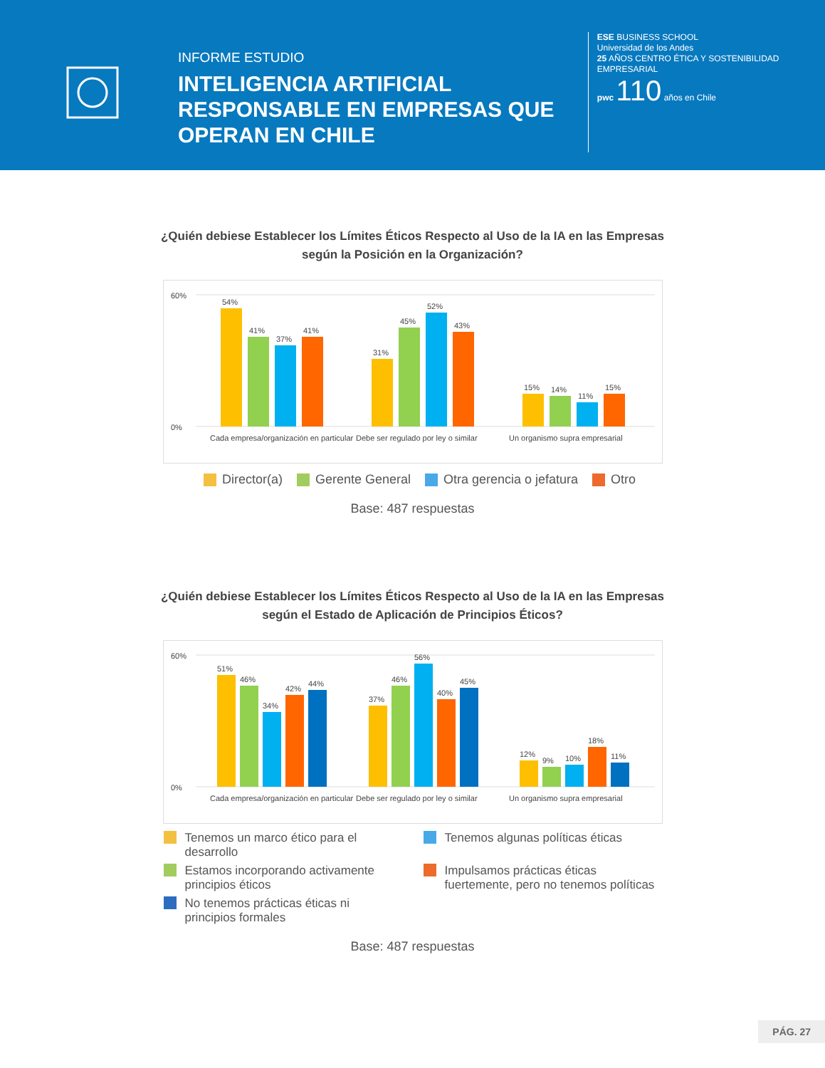INFORME ESTUDIO
INTELIGENCIA ARTIFICIAL RESPONSABLE EN EMPRESAS QUE OPERAN EN CHILE
ESE BUSINESS SCHOOL
Universidad de los Andes
25 AÑOS CENTRO ÉTICA Y SOSTENIBILIDAD EMPRESARIAL
pwc 110 años en Chile
¿Quién debiese Establecer los Límites Éticos Respecto al Uso de la IA en las Empresas
según la Posición en la Organización?
60%
0%
54%
41%
37%
41%
31%
45%
52%
43%
15%
14%
11%
15%
Cada empresa/organización en particular
Debe ser regulado por ley o similar
Un organismo supra empresarial
Director(a) Gerente General Otra gerencia o jefatura Otro
Base: 487 respuestas
¿Quién debiese Establecer los Límites Éticos Respecto al Uso de la IA en las Empresas
según el Estado de Aplicación de Principios Éticos?
60%
0%
51%
46%
34%
42%
44%
37%
46%
56%
40%
45%
12%
9%
10%
18%
11%
Cada empresa/organización en particular
Debe ser regulado por ley o similar
Un organismo supra empresarial
Tenemos un marco ético para el desarrollo
Tenemos algunas políticas éticas
Estamos incorporando activamente principios éticos
Impulsamos prácticas éticas fuertemente, pero no tenemos políticas
No tenemos prácticas éticas ni principios formales
Base: 487 respuestas
PÁG. 27